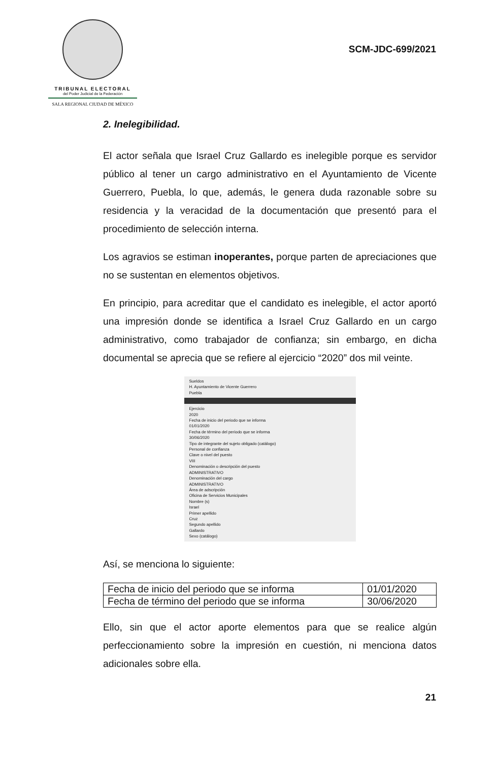TRIBUNAL ELECTORAL
del Poder Judicial de la Federación
SALA REGIONAL CIUDAD DE MÉXICO
SCM-JDC-699/2021
2. Inelegibilidad.
El actor señala que Israel Cruz Gallardo es inelegible porque es servidor público al tener un cargo administrativo en el Ayuntamiento de Vicente Guerrero, Puebla, lo que, además, le genera duda razonable sobre su residencia y la veracidad de la documentación que presentó para el procedimiento de selección interna.
Los agravios se estiman inoperantes, porque parten de apreciaciones que no se sustentan en elementos objetivos.
En principio, para acreditar que el candidato es inelegible, el actor aportó una impresión donde se identifica a Israel Cruz Gallardo en un cargo administrativo, como trabajador de confianza; sin embargo, en dicha documental se aprecia que se refiere al ejercicio “2020” dos mil veinte.
Sueldos
H. Ayuntamiento de Vicente Guerrero
Puebla
Ejercicio
2020
Fecha de inicio del periodo que se informa
01/01/2020
Fecha de término del periodo que se informa
30/06/2020
Tipo de integrante del sujeto obligado (catálogo)
Personal de confianza
Clave o nivel del puesto
VIII
Denominación o descripción del puesto
ADMINISTRATIVO
Denominación del cargo
ADMINISTRATIVO
Área de adscripción
Oficina de Servicios Municipales
Nombre (s)
Israel
Primer apellido
Cruz
Segundo apellido
Gallardo
Sexo (catálogo)
Así, se menciona lo siguiente:
| Fecha de inicio del periodo que se informa | 01/01/2020 |
| Fecha de término del periodo que se informa | 30/06/2020 |
Ello, sin que el actor aporte elementos para que se realice algún perfeccionamiento sobre la impresión en cuestión, ni menciona datos adicionales sobre ella.
21